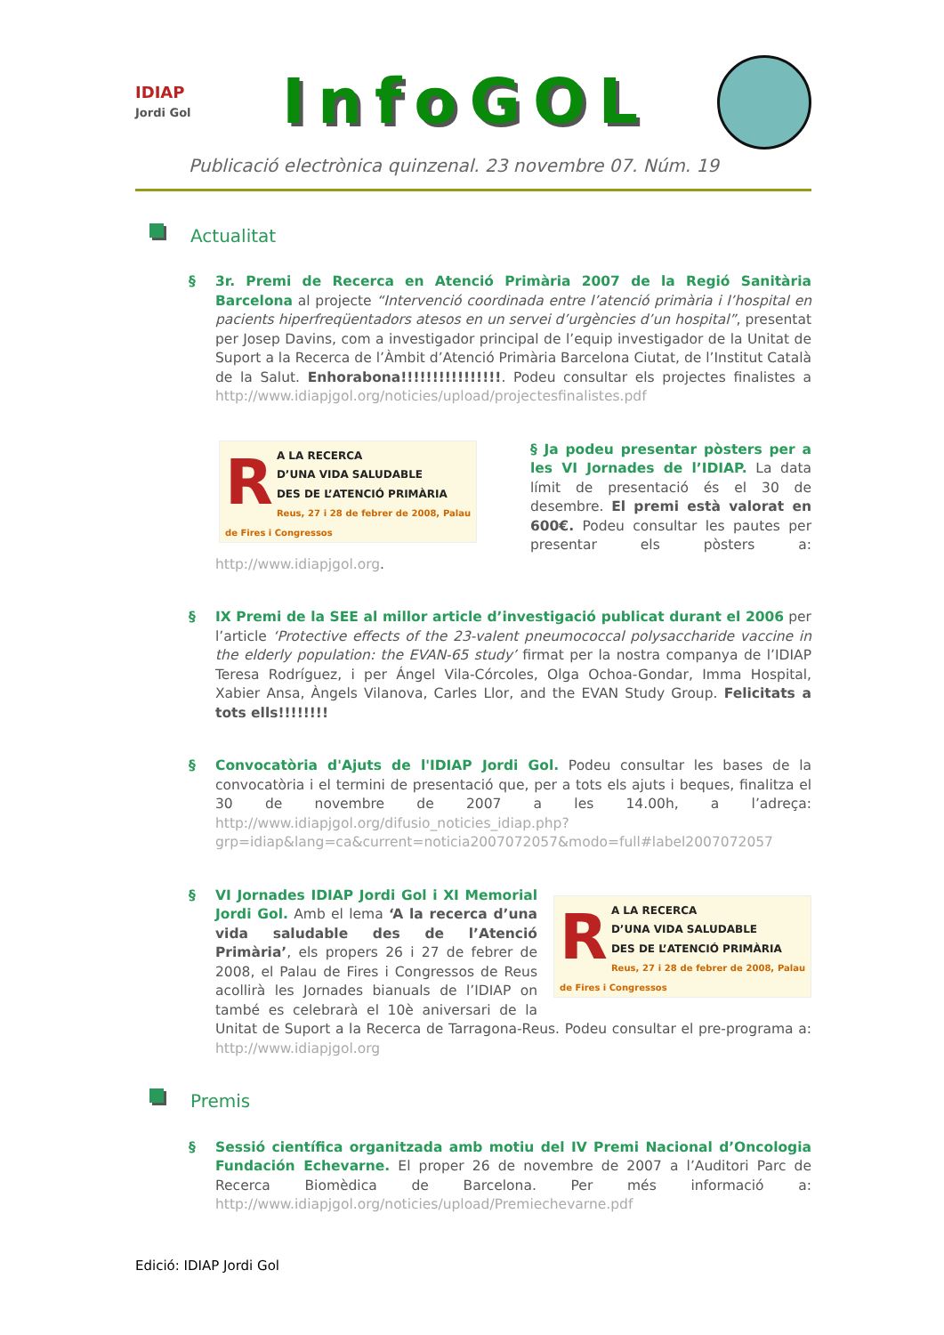IDIAP
Jordi Gol
InfoGOL
Publicació electrònica quinzenal. 23 novembre 07. Núm. 19
Actualitat
§ 3r. Premi de Recerca en Atenció Primària 2007 de la Regió Sanitària Barcelona al projecte “Intervenció coordinada entre l’atenció primària i l’hospital en pacients hiperfreqüentadors atesos en un servei d’urgències d’un hospital”, presentat per Josep Davins, com a investigador principal de l’equip investigador de la Unitat de Suport a la Recerca de l’Àmbit d’Atenció Primària Barcelona Ciutat, de l’Institut Català de la Salut. Enhorabona!!!!!!!!!!!!!!!!. Podeu consultar els projectes finalistes a http://www.idiapjgol.org/noticies/upload/projectesfinalistes.pdf
RA LA RECERCA
D’UNA VIDA SALUDABLE
DES DE L’ATENCIÓ PRIMÀRIA
Reus, 27 i 28 de febrer de 2008, Palau de Fires i Congressos
§ Ja podeu presentar pòsters per a les VI Jornades de l’IDIAP. La data límit de presentació és el 30 de desembre. El premi està valorat en 600€. Podeu consultar les pautes per presentar els pòsters a: http://www.idiapjgol.org.
§ IX Premi de la SEE al millor article d’investigació publicat durant el 2006 per l’article ‘Protective effects of the 23-valent pneumococcal polysaccharide vaccine in the elderly population: the EVAN-65 study’ firmat per la nostra companya de l’IDIAP Teresa Rodríguez, i per Ángel Vila-Córcoles, Olga Ochoa-Gondar, Imma Hospital, Xabier Ansa, Àngels Vilanova, Carles Llor, and the EVAN Study Group. Felicitats a tots ells!!!!!!!!
§ Convocatòria d'Ajuts de l'IDIAP Jordi Gol. Podeu consultar les bases de la convocatòria i el termini de presentació que, per a tots els ajuts i beques, finalitza el 30 de novembre de 2007 a les 14.00h, a l’adreça: http://www.idiapjgol.org/difusio_noticies_idiap.php?grp=idiap&lang=ca&current=noticia2007072057&modo=full#label2007072057
RA LA RECERCA
D’UNA VIDA SALUDABLE
DES DE L’ATENCIÓ PRIMÀRIA
Reus, 27 i 28 de febrer de 2008, Palau de Fires i Congressos
§ VI Jornades IDIAP Jordi Gol i XI Memorial Jordi Gol. Amb el lema ‘A la recerca d’una vida saludable des de l’Atenció Primària’, els propers 26 i 27 de febrer de 2008, el Palau de Fires i Congressos de Reus acollirà les Jornades bianuals de l’IDIAP on també es celebrarà el 10è aniversari de la Unitat de Suport a la Recerca de Tarragona-Reus. Podeu consultar el pre-programa a: http://www.idiapjgol.org
Premis
§ Sessió científica organitzada amb motiu del IV Premi Nacional d’Oncologia Fundación Echevarne. El proper 26 de novembre de 2007 a l’Auditori Parc de Recerca Biomèdica de Barcelona. Per més informació a: http://www.idiapjgol.org/noticies/upload/Premiechevarne.pdf
Edició: IDIAP Jordi Gol